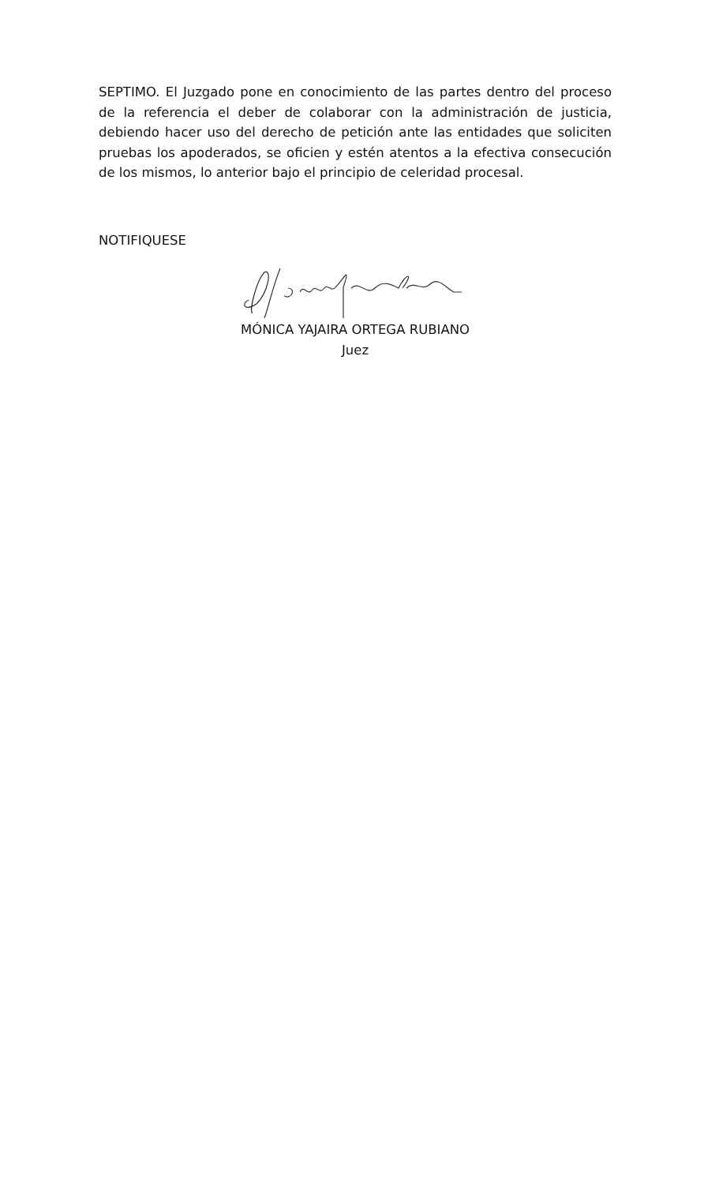SEPTIMO. El Juzgado pone en conocimiento de las partes dentro del proceso de la referencia el deber de colaborar con la administración de justicia, debiendo hacer uso del derecho de petición ante las entidades que soliciten pruebas los apoderados, se oficien y estén atentos a la efectiva consecución de los mismos, lo anterior bajo el principio de celeridad procesal.
NOTIFIQUESE
MÓNICA YAJAIRA ORTEGA RUBIANO
Juez